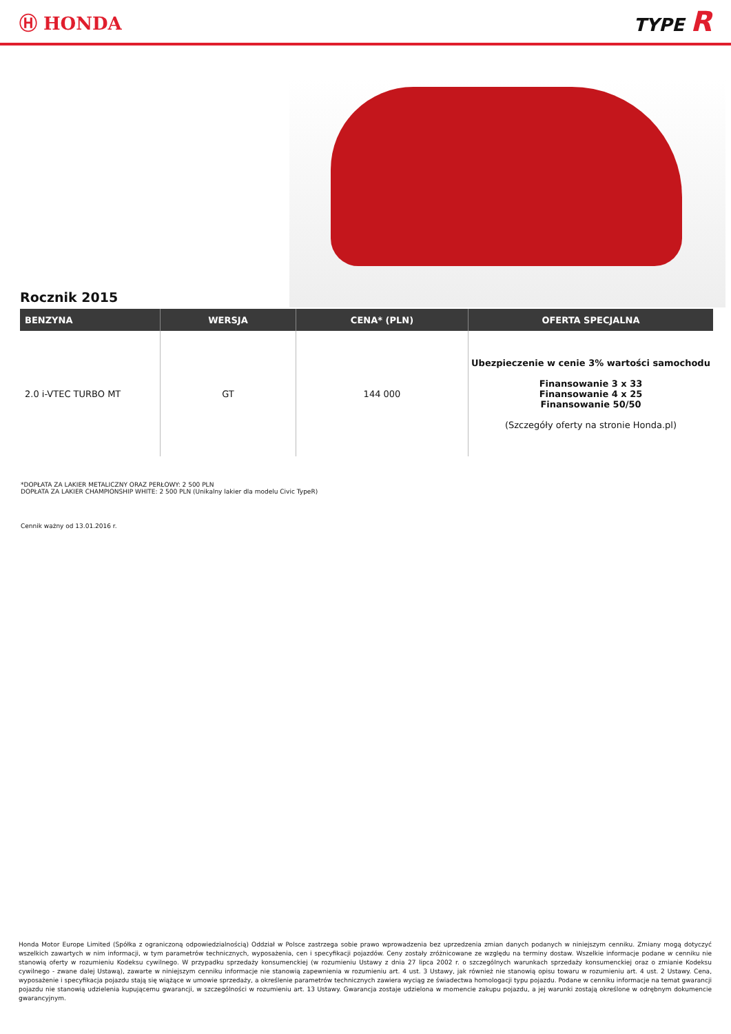Ⓗ HONDA TYPE R
Rocznik 2015
| BENZYNA | WERSJA | CENA* (PLN) | OFERTA SPECJALNA |
| --- | --- | --- | --- |
| 2.0 i-VTEC TURBO MT | GT | 144 000 | Ubezpieczenie w cenie 3% wartości samochodu Finansowanie 3 x 33 Finansowanie 4 x 25 Finansowanie 50/50 (Szczegóły oferty na stronie Honda.pl) |
*DOPŁATA ZA LAKIER METALICZNY ORAZ PERŁOWY: 2 500 PLN
DOPŁATA ZA LAKIER CHAMPIONSHIP WHITE: 2 500 PLN (Unikalny lakier dla modelu Civic TypeR)
Cennik ważny od 13.01.2016 r.
Honda Motor Europe Limited (Spółka z ograniczoną odpowiedzialnością) Oddział w Polsce zastrzega sobie prawo wprowadzenia bez uprzedzenia zmian danych podanych w niniejszym cenniku. Zmiany mogą dotyczyć wszelkich zawartych w nim informacji, w tym parametrów technicznych, wyposażenia, cen i specyfikacji pojazdów. Ceny zostały zróżnicowane ze względu na terminy dostaw. Wszelkie informacje podane w cenniku nie stanowią oferty w rozumieniu Kodeksu cywilnego. W przypadku sprzedaży konsumenckiej (w rozumieniu Ustawy z dnia 27 lipca 2002 r. o szczególnych warunkach sprzedaży konsumenckiej oraz o zmianie Kodeksu cywilnego - zwane dalej Ustawą), zawarte w niniejszym cenniku informacje nie stanowią zapewnienia w rozumieniu art. 4 ust. 3 Ustawy, jak również nie stanowią opisu towaru w rozumieniu art. 4 ust. 2 Ustawy. Cena, wyposażenie i specyfikacja pojazdu stają się wiążące w umowie sprzedaży, a określenie parametrów technicznych zawiera wyciąg ze świadectwa homologacji typu pojazdu. Podane w cenniku informacje na temat gwarancji pojazdu nie stanowią udzielenia kupującemu gwarancji, w szczególności w rozumieniu art. 13 Ustawy. Gwarancja zostaje udzielona w momencie zakupu pojazdu, a jej warunki zostają określone w odrębnym dokumencie gwarancyjnym.